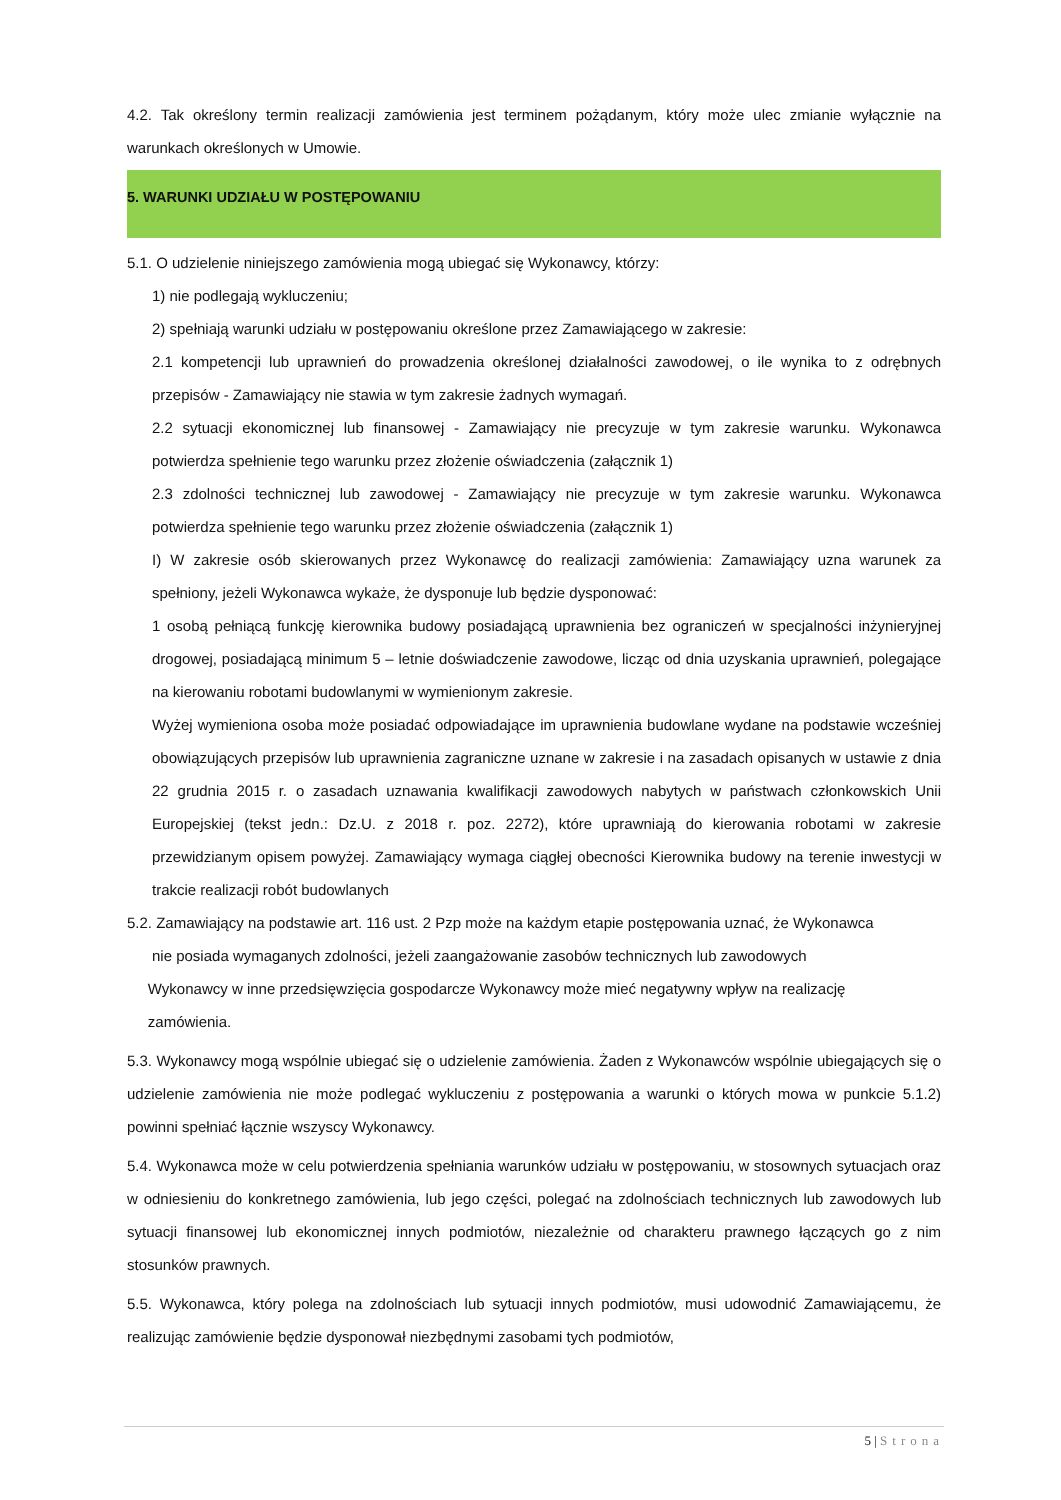4.2. Tak określony termin realizacji zamówienia jest terminem pożądanym, który może ulec zmianie wyłącznie na warunkach określonych w Umowie.
5. WARUNKI UDZIAŁU W POSTĘPOWANIU
5.1. O udzielenie niniejszego zamówienia mogą ubiegać się Wykonawcy, którzy:
1) nie podlegają wykluczeniu;
2) spełniają warunki udziału w postępowaniu określone przez Zamawiającego w zakresie:
2.1 kompetencji lub uprawnień do prowadzenia określonej działalności zawodowej, o ile wynika to z odrębnych przepisów - Zamawiający nie stawia w tym zakresie żadnych wymagań.
2.2 sytuacji ekonomicznej lub finansowej - Zamawiający nie precyzuje w tym zakresie warunku. Wykonawca potwierdza spełnienie tego warunku przez złożenie oświadczenia (załącznik 1)
2.3 zdolności technicznej lub zawodowej - Zamawiający nie precyzuje w tym zakresie warunku. Wykonawca potwierdza spełnienie tego warunku przez złożenie oświadczenia (załącznik 1)
I) W zakresie osób skierowanych przez Wykonawcę do realizacji zamówienia: Zamawiający uzna warunek za spełniony, jeżeli Wykonawca wykaże, że dysponuje lub będzie dysponować:
1 osobą pełniącą funkcję kierownika budowy posiadającą uprawnienia bez ograniczeń w specjalności inżynieryjnej drogowej, posiadającą minimum 5 – letnie doświadczenie zawodowe, licząc od dnia uzyskania uprawnień, polegające na kierowaniu robotami budowlanymi w wymienionym zakresie.
Wyżej wymieniona osoba może posiadać odpowiadające im uprawnienia budowlane wydane na podstawie wcześniej obowiązujących przepisów lub uprawnienia zagraniczne uznane w zakresie i na zasadach opisanych w ustawie z dnia 22 grudnia 2015 r. o zasadach uznawania kwalifikacji zawodowych nabytych w państwach członkowskich Unii Europejskiej (tekst jedn.: Dz.U. z 2018 r. poz. 2272), które uprawniają do kierowania robotami w zakresie przewidzianym opisem powyżej. Zamawiający wymaga ciągłej obecności Kierownika budowy na terenie inwestycji w trakcie realizacji robót budowlanych
5.2. Zamawiający na podstawie art. 116 ust. 2 Pzp może na każdym etapie postępowania uznać, że Wykonawca
nie posiada wymaganych zdolności, jeżeli zaangażowanie zasobów technicznych lub zawodowych
Wykonawcy w inne przedsięwzięcia gospodarcze Wykonawcy może mieć negatywny wpływ na realizację
zamówienia.
5.3. Wykonawcy mogą wspólnie ubiegać się o udzielenie zamówienia. Żaden z Wykonawców wspólnie ubiegających się o udzielenie zamówienia nie może podlegać wykluczeniu z postępowania a warunki o których mowa w punkcie 5.1.2) powinni spełniać łącznie wszyscy Wykonawcy.
5.4. Wykonawca może w celu potwierdzenia spełniania warunków udziału w postępowaniu, w stosownych sytuacjach oraz w odniesieniu do konkretnego zamówienia, lub jego części, polegać na zdolnościach technicznych lub zawodowych lub sytuacji finansowej lub ekonomicznej innych podmiotów, niezależnie od charakteru prawnego łączących go z nim stosunków prawnych.
5.5. Wykonawca, który polega na zdolnościach lub sytuacji innych podmiotów, musi udowodnić Zamawiającemu, że realizując zamówienie będzie dysponował niezbędnymi zasobami tych podmiotów,
5 | Strona